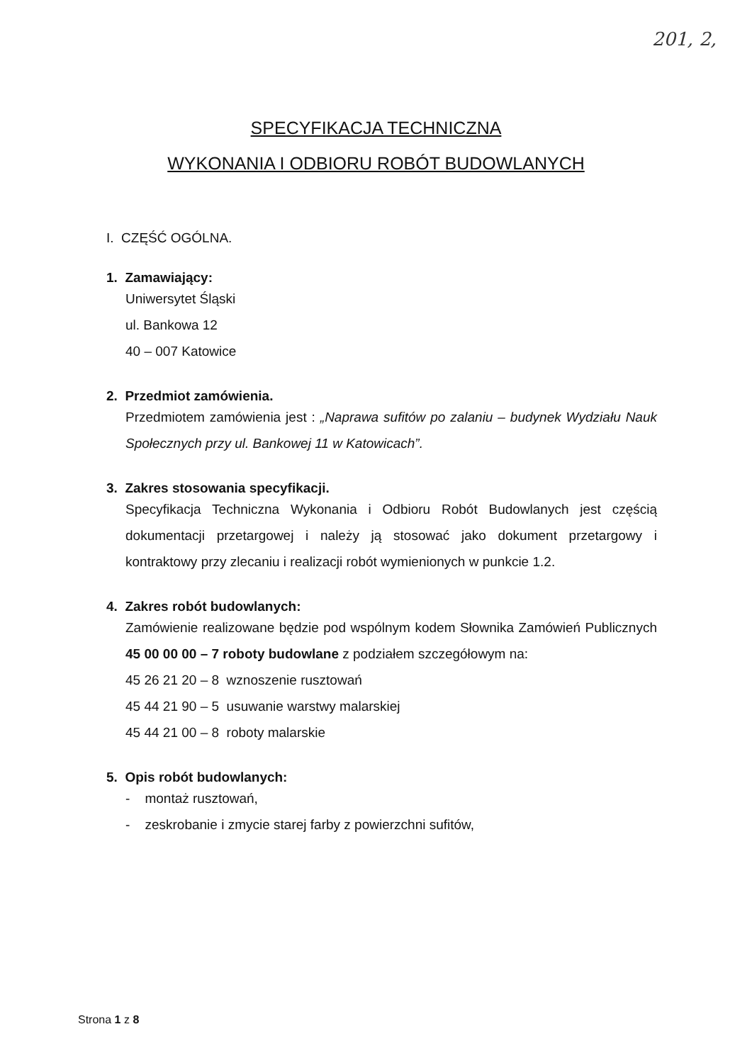201, 2,
SPECYFIKACJA TECHNICZNA
WYKONANIA I ODBIORU ROBÓT BUDOWLANYCH
I. CZĘŚĆ OGÓLNA.
1. Zamawiający:
Uniwersytet Śląski
ul. Bankowa 12
40 – 007 Katowice
2. Przedmiot zamówienia.
Przedmiotem zamówienia jest : „Naprawa sufitów po zalaniu – budynek Wydziału Nauk Społecznych przy ul. Bankowej 11 w Katowicach”.
3. Zakres stosowania specyfikacji.
Specyfikacja Techniczna Wykonania i Odbioru Robót Budowlanych jest częścią dokumentacji przetargowej i należy ją stosować jako dokument przetargowy i kontraktowy przy zlecaniu i realizacji robót wymienionych w punkcie 1.2.
4. Zakres robót budowlanych:
Zamówienie realizowane będzie pod wspólnym kodem Słownika Zamówień Publicznych 45 00 00 00 – 7 roboty budowlane z podziałem szczegółowym na:
45 26 21 20 – 8 wznoszenie rusztowań
45 44 21 90 – 5 usuwanie warstwy malarskiej
45 44 21 00 – 8 roboty malarskie
5. Opis robót budowlanych:
- montaż rusztowań,
- zeskrobanie i zmycie starej farby z powierzchni sufitów,
Strona 1 z 8